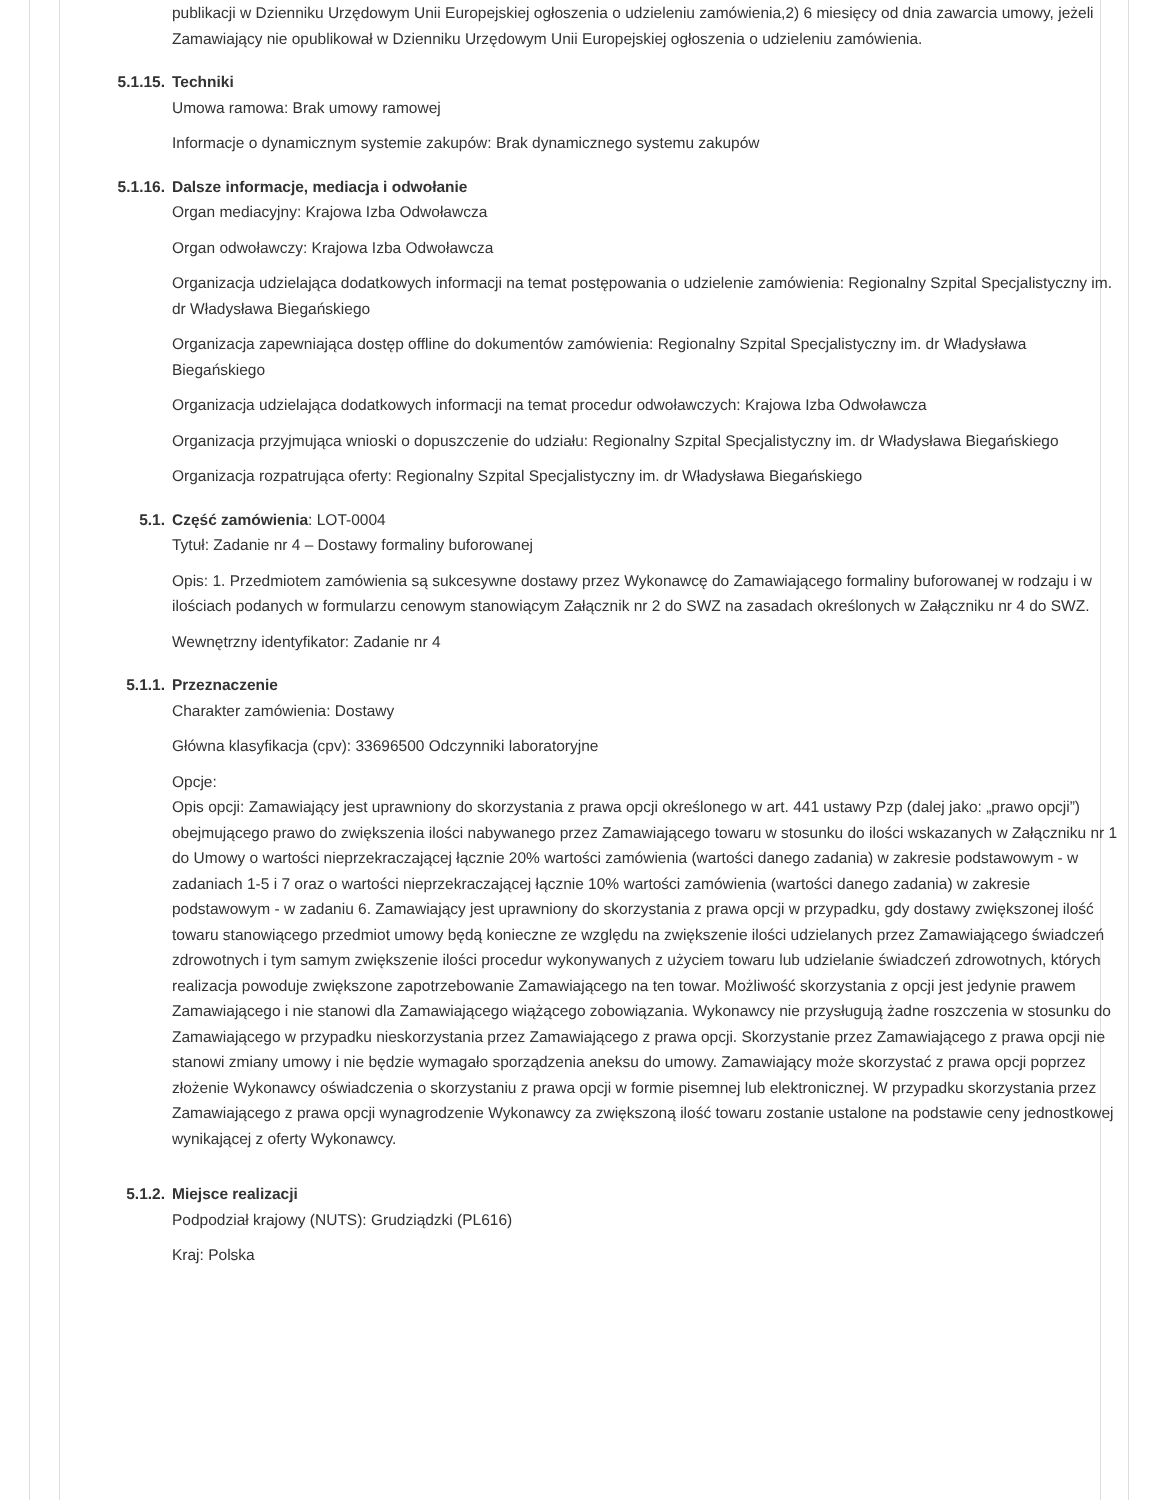publikacji w Dzienniku Urzędowym Unii Europejskiej ogłoszenia o udzieleniu zamówienia,2) 6 miesięcy od dnia zawarcia umowy, jeżeli Zamawiający nie opublikował w Dzienniku Urzędowym Unii Europejskiej ogłoszenia o udzieleniu zamówienia.
5.1.15.
Techniki
Umowa ramowa: Brak umowy ramowej
Informacje o dynamicznym systemie zakupów: Brak dynamicznego systemu zakupów
5.1.16.
Dalsze informacje, mediacja i odwołanie
Organ mediacyjny: Krajowa Izba Odwoławcza
Organ odwoławczy: Krajowa Izba Odwoławcza
Organizacja udzielająca dodatkowych informacji na temat postępowania o udzielenie zamówienia: Regionalny Szpital Specjalistyczny im. dr Władysława Biegańskiego
Organizacja zapewniająca dostęp offline do dokumentów zamówienia: Regionalny Szpital Specjalistyczny im. dr Władysława Biegańskiego
Organizacja udzielająca dodatkowych informacji na temat procedur odwoławczych: Krajowa Izba Odwoławcza
Organizacja przyjmująca wnioski o dopuszczenie do udziału: Regionalny Szpital Specjalistyczny im. dr Władysława Biegańskiego
Organizacja rozpatrująca oferty: Regionalny Szpital Specjalistyczny im. dr Władysława Biegańskiego
5.1.
Część zamówienia: LOT-0004
Tytuł: Zadanie nr 4 – Dostawy formaliny buforowanej
Opis: 1. Przedmiotem zamówienia są sukcesywne dostawy przez Wykonawcę do Zamawiającego formaliny buforowanej w rodzaju i w ilościach podanych w formularzu cenowym stanowiącym Załącznik nr 2 do SWZ na zasadach określonych w Załączniku nr 4 do SWZ.
Wewnętrzny identyfikator: Zadanie nr 4
5.1.1.
Przeznaczenie
Charakter zamówienia: Dostawy
Główna klasyfikacja (cpv): 33696500 Odczynniki laboratoryjne
Opcje:
Opis opcji: Zamawiający jest uprawniony do skorzystania z prawa opcji określonego w art. 441 ustawy Pzp (dalej jako: „prawo opcji”) obejmującego prawo do zwiększenia ilości nabywanego przez Zamawiającego towaru w stosunku do ilości wskazanych w Załączniku nr 1 do Umowy o wartości nieprzekraczającej łącznie 20% wartości zamówienia (wartości danego zadania) w zakresie podstawowym - w zadaniach 1-5 i 7 oraz o wartości nieprzekraczającej łącznie 10% wartości zamówienia (wartości danego zadania) w zakresie podstawowym - w zadaniu 6. Zamawiający jest uprawniony do skorzystania z prawa opcji w przypadku, gdy dostawy zwiększonej ilość towaru stanowiącego przedmiot umowy będą konieczne ze względu na zwiększenie ilości udzielanych przez Zamawiającego świadczeń zdrowotnych i tym samym zwiększenie ilości procedur wykonywanych z użyciem towaru lub udzielanie świadczeń zdrowotnych, których realizacja powoduje zwiększone zapotrzebowanie Zamawiającego na ten towar. Możliwość skorzystania z opcji jest jedynie prawem Zamawiającego i nie stanowi dla Zamawiającego wiążącego zobowiązania. Wykonawcy nie przysługują żadne roszczenia w stosunku do Zamawiającego w przypadku nieskorzystania przez Zamawiającego z prawa opcji. Skorzystanie przez Zamawiającego z prawa opcji nie stanowi zmiany umowy i nie będzie wymagało sporządzenia aneksu do umowy. Zamawiający może skorzystać z prawa opcji poprzez złożenie Wykonawcy oświadczenia o skorzystaniu z prawa opcji w formie pisemnej lub elektronicznej. W przypadku skorzystania przez Zamawiającego z prawa opcji wynagrodzenie Wykonawcy za zwiększoną ilość towaru zostanie ustalone na podstawie ceny jednostkowej wynikającej z oferty Wykonawcy.
5.1.2.
Miejsce realizacji
Podpodział krajowy (NUTS): Grudziądzki (PL616)
Kraj: Polska